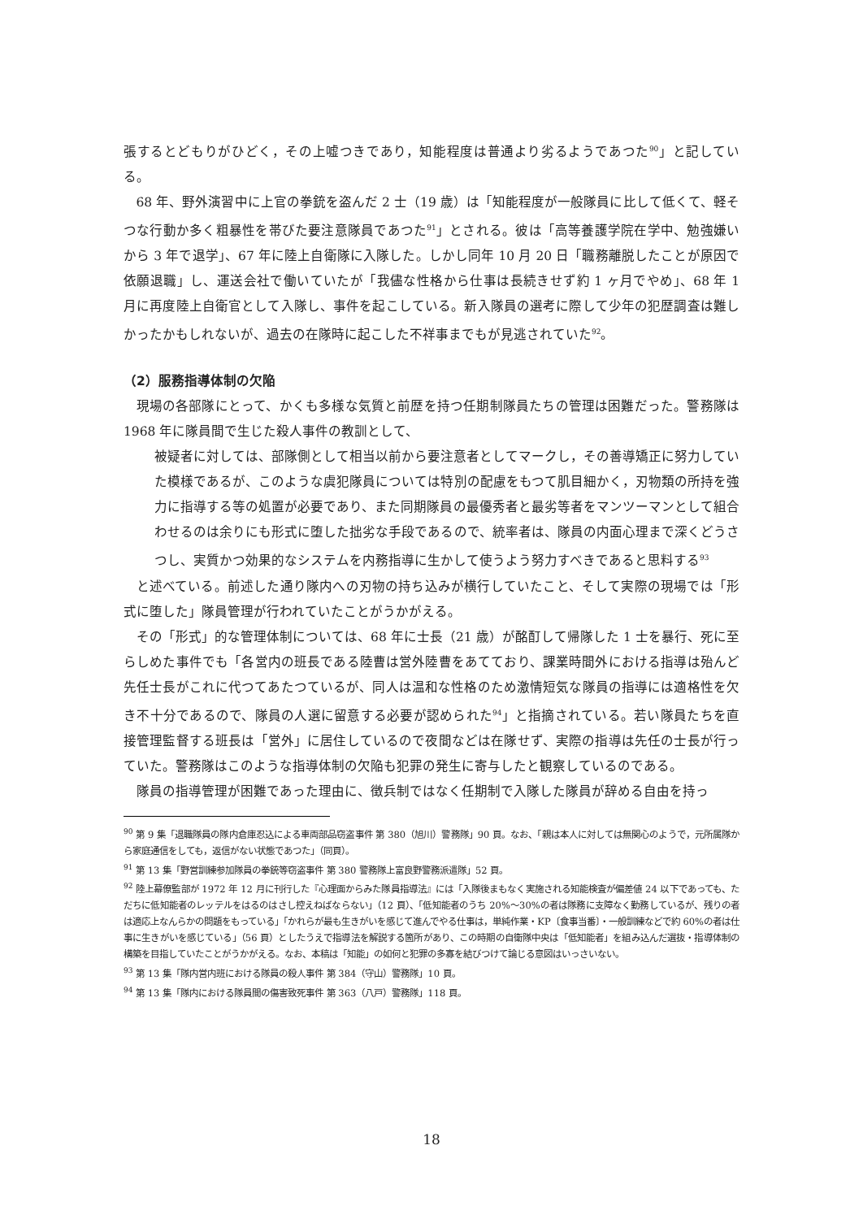張するとどもりがひどく，その上嘘つきであり，知能程度は普通より劣るようであつた<sup>90</sup>」と記している。
68 年、野外演習中に上官の拳銃を盗んだ 2 士（19 歳）は「知能程度が一般隊員に比して低くて、軽そつな行動か多く粗暴性を帯びた要注意隊員であつた<sup>91</sup>」とされる。彼は「高等養護学院在学中、勉強嫌いから 3 年で退学」、67 年に陸上自衛隊に入隊した。しかし同年 10 月 20 日「職務離脱したことが原因で依願退職」し、運送会社で働いていたが「我儘な性格から仕事は長続きせず約 1 ヶ月でやめ」、68 年 1 月に再度陸上自衛官として入隊し、事件を起こしている。新入隊員の選考に際して少年の犯歴調査は難しかったかもしれないが、過去の在隊時に起こした不祥事までもが見逃されていた<sup>92</sup>。
（2）服務指導体制の欠陥
現場の各部隊にとって、かくも多様な気質と前歴を持つ任期制隊員たちの管理は困難だった。警務隊は 1968 年に隊員間で生じた殺人事件の教訓として、
被疑者に対しては、部隊側として相当以前から要注意者としてマークし，その善導矯正に努力していた模様であるが、このような虞犯隊員については特別の配慮をもつて肌目細かく，刃物類の所持を強力に指導する等の処置が必要であり、また同期隊員の最優秀者と最劣等者をマンツーマンとして組合わせるのは余りにも形式に堕した拙劣な手段であるので、統率者は、隊員の内面心理まで深くどうさつし、実質かつ効果的なシステムを内務指導に生かして使うよう努力すべきであると思料する<sup>93</sup>
と述べている。前述した通り隊内への刃物の持ち込みが横行していたこと、そして実際の現場では「形式に堕した」隊員管理が行われていたことがうかがえる。
その「形式」的な管理体制については、68 年に士長（21 歳）が酩酊して帰隊した 1 士を暴行、死に至らしめた事件でも「各営内の班長である陸曹は営外陸曹をあてており、課業時間外における指導は殆んど先任士長がこれに代つてあたつているが、同人は温和な性格のため激情短気な隊員の指導には適格性を欠き不十分であるので、隊員の人選に留意する必要が認められた<sup>94</sup>」と指摘されている。若い隊員たちを直接管理監督する班長は「営外」に居住しているので夜間などは在隊せず、実際の指導は先任の士長が行っていた。警務隊はこのような指導体制の欠陥も犯罪の発生に寄与したと観察しているのである。
隊員の指導管理が困難であった理由に、徴兵制ではなく任期制で入隊した隊員が辞める自由を持っ
<sup>90</sup> 第 9 集「退職隊員の隊内倉庫忍込による車両部品窃盗事件 第 380（旭川）警務隊」90 頁。なお、「親は本人に対しては無関心のようで，元所属隊から家庭通信をしても，返信がない状態であつた」（同頁）。
<sup>91</sup> 第 13 集「野営訓練参加隊員の拳銃等窃盗事件 第 380 警務隊上富良野警務派遣隊」52 頁。
<sup>92</sup> 陸上幕僚監部が 1972 年 12 月に刊行した『心理面からみた隊員指導法』には「入隊後まもなく実施される知能検査が偏差値 24 以下であっても、ただちに低知能者のレッテルをはるのはさし控えねばならない」（12 頁）、「低知能者のうち 20%〜30%の者は隊務に支障なく勤務しているが、残りの者は適応上なんらかの問題をもっている」「かれらが最も生きがいを感じて進んでやる仕事は，単純作業・KP〔食事当番〕・一般訓練などで約 60%の者は仕事に生きがいを感じている」（56 頁）としたうえで指導法を解説する箇所があり、この時期の自衛隊中央は「低知能者」を組み込んだ選抜・指導体制の構築を目指していたことがうかがえる。なお、本稿は「知能」の如何と犯罪の多寡を結びつけて論じる意図はいっさいない。
<sup>93</sup> 第 13 集「隊内営内班における隊員の殺人事件 第 384（守山）警務隊」10 頁。
<sup>94</sup> 第 13 集「隊内における隊員間の傷害致死事件 第 363（八戸）警務隊」118 頁。
18